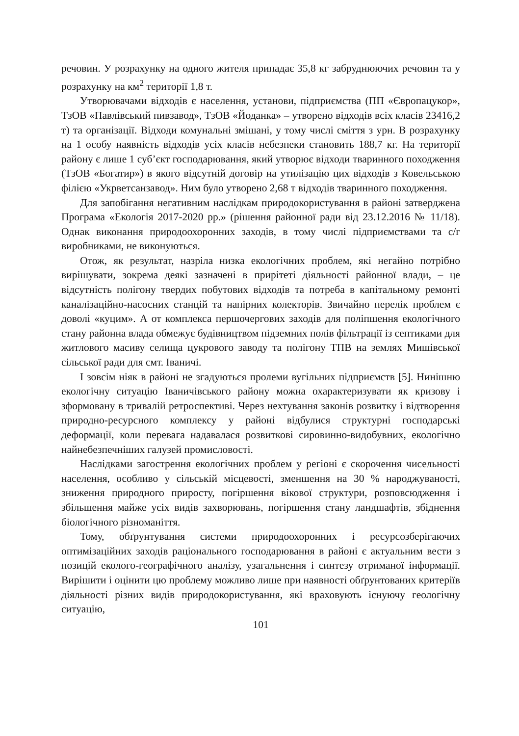речовин. У розрахунку на одного жителя припадає 35,8 кг забруднюючих речовин та у розрахунку на км<sup>2</sup> території 1,8 т.
Утворювачами відходів є населення, установи, підприємства (ПП «Європацукор», ТзОВ «Павлівський пивзавод», ТзОВ «Йоданка» – утворено відходів всіх класів 23416,2 т) та організації. Відходи комунальні змішані, у тому числі сміття з урн. В розрахунку на 1 особу наявність відходів усіх класів небезпеки становить 188,7 кг. На території району є лише 1 суб’єкт господарювання, який утворює відходи тваринного походження (ТзОВ «Богатир») в якого відсутній договір на утилізацію цих відходів з Ковельською філією «Укрветсанзавод». Ним було утворено 2,68 т відходів тваринного походження.
Для запобігання негативним наслідкам природокористування в районі затверджена Програма «Екологія 2017-2020 рр.» (рішення районної ради від 23.12.2016 № 11/18). Однак виконання природоохоронних заходів, в тому числі підприємствами та с/г виробниками, не виконуються.
Отож, як результат, назріла низка екологічних проблем, які негайно потрібно вирішувати, зокрема деякі зазначені в прирітеті діяльності районної влади, – це відсутність полігону твердих побутових відходів та потреба в капітальному ремонті каналізаційно-насосних станцій та напірних колекторів. Звичайно перелік проблем є доволі «куцим». А от комплекса першочергових заходів для поліпшення екологічного стану районна влада обмежує будівництвом підземних полів фільтрації із септиками для житлового масиву селища цукрового заводу та полігону ТПВ на землях Мишівської сільської ради для смт. Іваничі.
І зовсім ніяк в районі не згадуються пролеми вугільних підприємств [5]. Нинішню екологічну ситуацію Іваничівського району можна охарактеризувати як кризову і зформовану в тривалій ретроспективі. Через нехтування законів розвитку і відтворення природно-ресурсного комплексу у районі відбулися структурні господарські деформації, коли перевага надавалася розвиткові сировинно-видобувних, екологічно найнебезпечніших галузей промисловості.
Наслідками загострення екологічних проблем у регіоні є скорочення чисельності населення, особливо у сільській місцевості, зменшення на 30 % народжуваності, зниження природного приросту, погіршення вікової структури, розповсюдження і збільшення майже усіх видів захворювань, погіршення стану ландшафтів, збіднення біологічного різноманіття.
Тому, обґрунтування системи природоохоронних і ресурсозберігаючих оптимізаційних заходів раціонального господарювання в районі є актуальним вести з позицій еколого-географічного аналізу, узагальнення і синтезу отриманої інформації. Вирішити і оцінити цю проблему можливо лише при наявності обґрунтованих критеріїв діяльності різних видів природокористування, які враховують існуючу геологічну ситуацію,
101